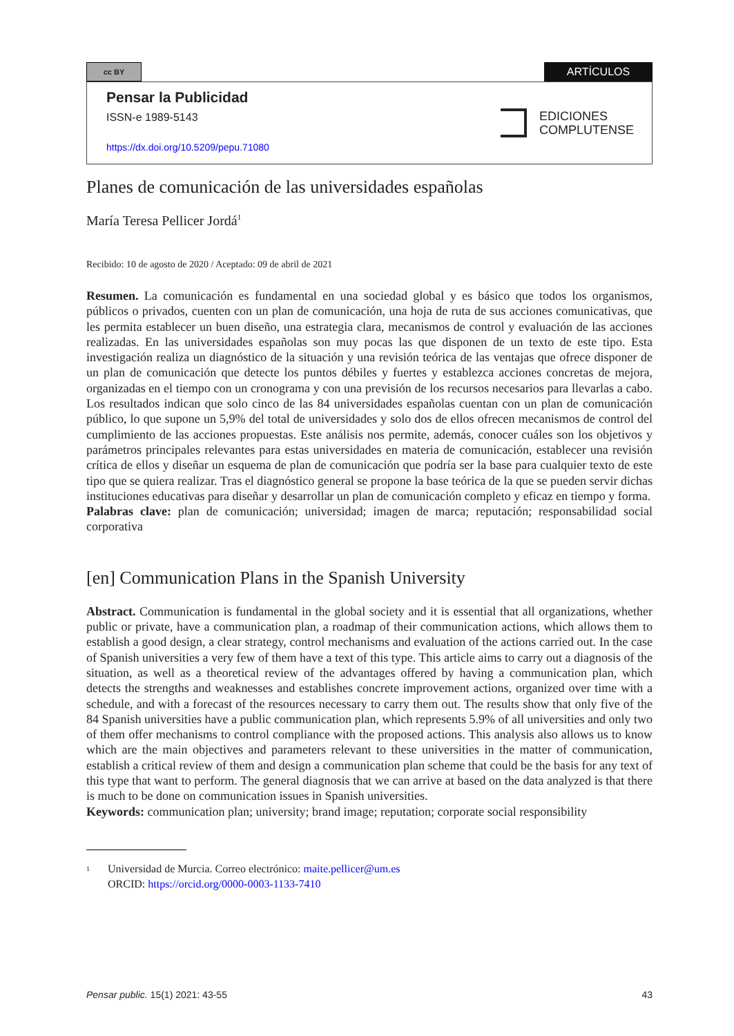cc BY
ARTÍCULOS
Pensar la Publicidad
ISSN-e 1989-5143
https://dx.doi.org/10.5209/pepu.71080
EDICIONES
COMPLUTENSE
Planes de comunicación de las universidades españolas
María Teresa Pellicer Jordá<sup>1</sup>
Recibido: 10 de agosto de 2020 / Aceptado: 09 de abril de 2021
Resumen. La comunicación es fundamental en una sociedad global y es básico que todos los organismos, públicos o privados, cuenten con un plan de comunicación, una hoja de ruta de sus acciones comunicativas, que les permita establecer un buen diseño, una estrategia clara, mecanismos de control y evaluación de las acciones realizadas. En las universidades españolas son muy pocas las que disponen de un texto de este tipo. Esta investigación realiza un diagnóstico de la situación y una revisión teórica de las ventajas que ofrece disponer de un plan de comunicación que detecte los puntos débiles y fuertes y establezca acciones concretas de mejora, organizadas en el tiempo con un cronograma y con una previsión de los recursos necesarios para llevarlas a cabo. Los resultados indican que solo cinco de las 84 universidades españolas cuentan con un plan de comunicación público, lo que supone un 5,9% del total de universidades y solo dos de ellos ofrecen mecanismos de control del cumplimiento de las acciones propuestas. Este análisis nos permite, además, conocer cuáles son los objetivos y parámetros principales relevantes para estas universidades en materia de comunicación, establecer una revisión crítica de ellos y diseñar un esquema de plan de comunicación que podría ser la base para cualquier texto de este tipo que se quiera realizar. Tras el diagnóstico general se propone la base teórica de la que se pueden servir dichas instituciones educativas para diseñar y desarrollar un plan de comunicación completo y eficaz en tiempo y forma.
Palabras clave: plan de comunicación; universidad; imagen de marca; reputación; responsabilidad social corporativa
[en] Communication Plans in the Spanish University
Abstract. Communication is fundamental in the global society and it is essential that all organizations, whether public or private, have a communication plan, a roadmap of their communication actions, which allows them to establish a good design, a clear strategy, control mechanisms and evaluation of the actions carried out. In the case of Spanish universities a very few of them have a text of this type. This article aims to carry out a diagnosis of the situation, as well as a theoretical review of the advantages offered by having a communication plan, which detects the strengths and weaknesses and establishes concrete improvement actions, organized over time with a schedule, and with a forecast of the resources necessary to carry them out. The results show that only five of the 84 Spanish universities have a public communication plan, which represents 5.9% of all universities and only two of them offer mechanisms to control compliance with the proposed actions. This analysis also allows us to know which are the main objectives and parameters relevant to these universities in the matter of communication, establish a critical review of them and design a communication plan scheme that could be the basis for any text of this type that want to perform. The general diagnosis that we can arrive at based on the data analyzed is that there is much to be done on communication issues in Spanish universities.
Keywords: communication plan; university; brand image; reputation; corporate social responsibility
<sup>1</sup>
Universidad de Murcia. Correo electrónico: maite.pellicer@um.es
ORCID: https://orcid.org/0000-0003-1133-7410
Pensar public. 15(1) 2021: 43-55 43